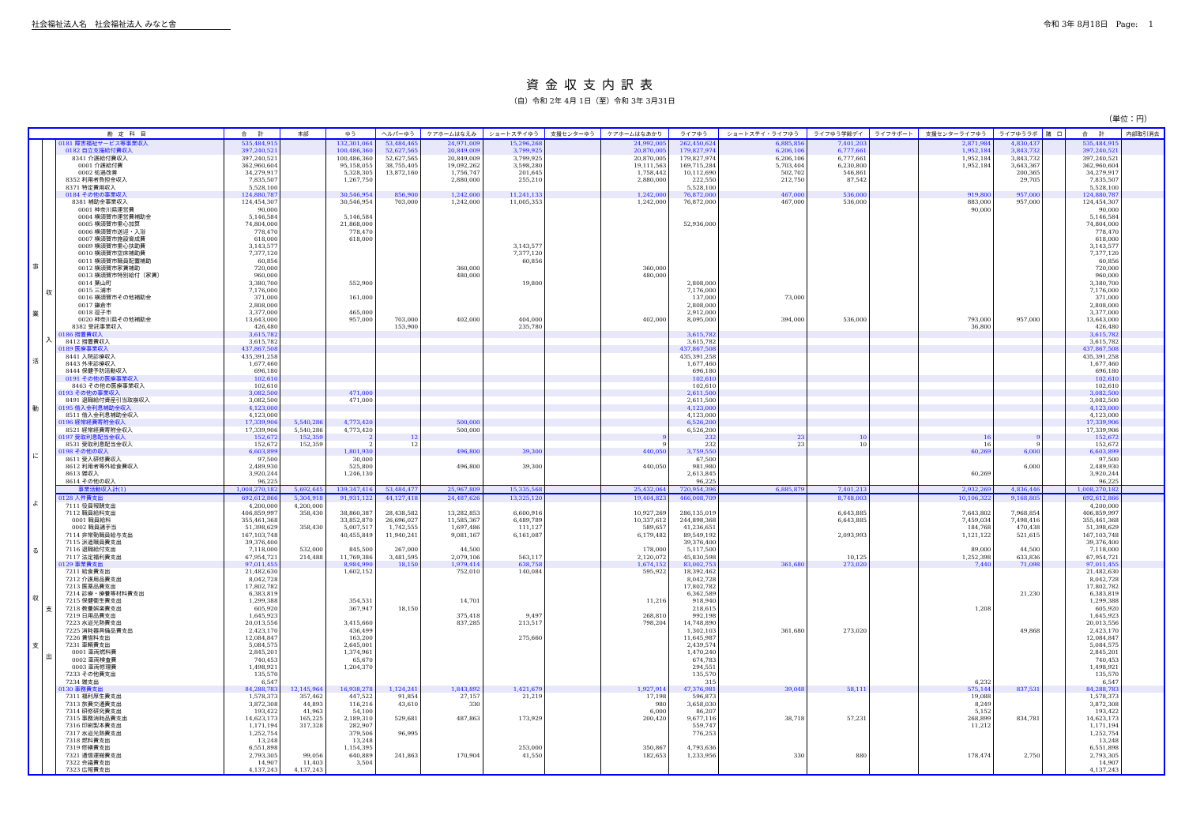社会福祉法人名　社会福祉法人 みなと舎 令和 3年 8月18日　Page:　 1
資金収支内訳表
（自）令和 2年 4月 1日（至）令和 3年 3月31日
（単位：円）
| 勘 定 科 目 | | | 合 計 | 本部 | ゆう | ヘルパーゆう | ケアホームはなえみ | ショートステイゆう | 支援センターゆう | ケアホームはなあかり | ライフゆう | ショートステイ・ライフゆう | ライフゆう学齢デイ | ライフサポート | 支援センターライフゆう | ライフゆうラボ | 諸 口 | 合 計 | 内部取引消去 |
| --- | --- | --- | --- | --- | --- | --- | --- | --- | --- | --- | --- | --- | --- | --- | --- | --- | --- | --- | --- |
| 事 業 活 動 に よ る 収 支 | 収 入 | 0181 障害福祉サービス等事業収入 | 535,484,915 | | 132,301,064 | 53,484,465 | 24,971,009 | 15,296,268 | | 24,992,005 | 262,450,624 | 6,885,856 | 7,401,203 | | 2,871,984 | 4,830,437 | | 535,484,915 | |
| | | 0182 自立支援給付費収入 | 397,240,521 | | 100,486,360 | 52,627,565 | 20,849,009 | 3,799,925 | | 20,870,005 | 179,827,974 | 6,206,106 | 6,777,661 | | 1,952,184 | 3,843,732 | | 397,240,521 | |
| | | 8341 介護給付費収入 | 397,240,521 | | 100,486,360 | 52,627,565 | 20,849,009 | 3,799,925 | | 20,870,005 | 179,827,974 | 6,206,106 | 6,777,661 | | 1,952,184 | 3,843,732 | | 397,240,521 | |
| | | 0001 介護給付費 | 362,960,604 | | 95,158,055 | 38,755,405 | 19,092,262 | 3,598,280 | | 19,111,563 | 169,715,284 | 5,703,404 | 6,230,800 | | 1,952,184 | 3,643,367 | | 362,960,604 | |
| | | 0002 処遇改善 | 34,279,917 | | 5,328,305 | 13,872,160 | 1,756,747 | 201,645 | | 1,758,442 | 10,112,690 | 502,702 | 546,861 | | | 200,365 | | 34,279,917 | |
| | | 8352 利用者負担金収入 | 7,835,507 | | 1,267,750 | | 2,880,000 | 255,210 | | 2,880,000 | 222,550 | 212,750 | 87,542 | | | 29,705 | | 7,835,507 | |
| | | 8371 特定費用収入 | 5,528,100 | | | | | | | | 5,528,100 | | | | | | | 5,528,100 | |
| | | 0184 その他の事業収入 | 124,880,787 | | 30,546,954 | 856,900 | 1,242,000 | 11,241,133 | | 1,242,000 | 76,872,000 | 467,000 | 536,000 | | 919,800 | 957,000 | | 124,880,787 | |
| | | 8381 補助金事業収入 | 124,454,307 | | 30,546,954 | 703,000 | 1,242,000 | 11,005,353 | | 1,242,000 | 76,872,000 | 467,000 | 536,000 | | 883,000 | 957,000 | | 124,454,307 | |
| | | 0001 神奈川県運営費 | 90,000 | | | | | | | | | | | | 90,000 | | | 90,000 | |
| | | 0004 横須賀市運営費補助金 | 5,146,584 | | 5,146,584 | | | | | | | | | | | | | 5,146,584 | |
| | | 0005 横須賀市重心加算 | 74,804,000 | | 21,868,000 | | | | | | 52,936,000 | | | | | | | 74,804,000 | |
| | | 0006 横須賀市送迎・入浴 | 778,470 | | 778,470 | | | | | | | | | | | | | 778,470 | |
| | | 0007 横須賀市施設育成費 | 618,000 | | 618,000 | | | | | | | | | | | | | 618,000 | |
| | | 0009 横須賀市重心扶助費 | 3,143,577 | | | | | 3,143,577 | | | | | | | | | | 3,143,577 | |
| | | 0010 横須賀市空床補助費 | 7,377,120 | | | | | 7,377,120 | | | | | | | | | | 7,377,120 | |
| | | 0011 横須賀市職員配置補助 | 60,856 | | | | | 60,856 | | | | | | | | | | 60,856 | |
| | | 0012 横須賀市家賃補助 | 720,000 | | | | 360,000 | | | 360,000 | | | | | | | | 720,000 | |
| | | 0013 横須賀市特別給付（家賃） | 960,000 | | | | 480,000 | | | 480,000 | | | | | | | | 960,000 | |
| | | 0014 葉山町 | 3,380,700 | | 552,900 | | | 19,800 | | | 2,808,000 | | | | | | | 3,380,700 | |
| | | 0015 三浦市 | 7,176,000 | | | | | | | | 7,176,000 | | | | | | | 7,176,000 | |
| | | 0016 横須賀市その他補助金 | 371,000 | | 161,000 | | | | | | 137,000 | 73,000 | | | | | | 371,000 | |
| | | 0017 鎌倉市 | 2,808,000 | | | | | | | | 2,808,000 | | | | | | | 2,808,000 | |
| | | 0018 逗子市 | 3,377,000 | | 465,000 | | | | | | 2,912,000 | | | | | | | 3,377,000 | |
| | | 0020 神奈川県その他補助金 | 13,643,000 | | 957,000 | 703,000 | 402,000 | 404,000 | | 402,000 | 8,095,000 | 394,000 | 536,000 | | 793,000 | 957,000 | | 13,643,000 | |
| | | 8382 受託事業収入 | 426,480 | | | 153,900 | | 235,780 | | | | | | | 36,800 | | | 426,480 | |
| | | 0186 措置費収入 | 3,615,782 | | | | | | | | 3,615,782 | | | | | | | 3,615,782 | |
| | | 8412 措置費収入 | 3,615,782 | | | | | | | | 3,615,782 | | | | | | | 3,615,782 | |
| | | 0189 医療事業収入 | 437,867,508 | | | | | | | | 437,867,508 | | | | | | | 437,867,508 | |
| | | 8441 入院診療収入 | 435,391,258 | | | | | | | | 435,391,258 | | | | | | | 435,391,258 | |
| | | 8443 外来診療収入 | 1,677,460 | | | | | | | | 1,677,460 | | | | | | | 1,677,460 | |
| | | 8444 保健予防活動収入 | 696,180 | | | | | | | | 696,180 | | | | | | | 696,180 | |
| | | 0191 その他の医療事業収入 | 102,610 | | | | | | | | 102,610 | | | | | | | 102,610 | |
| | | 8463 その他の医療事業収入 | 102,610 | | | | | | | | 102,610 | | | | | | | 102,610 | |
| | | 0193 その他の事業収入 | 3,082,500 | | 471,000 | | | | | | 2,611,500 | | | | | | | 3,082,500 | |
| | | 8491 退職給付資産引当取崩収入 | 3,082,500 | | 471,000 | | | | | | 2,611,500 | | | | | | | 3,082,500 | |
| | | 0195 借入金利息補助金収入 | 4,123,000 | | | | | | | | 4,123,000 | | | | | | | 4,123,000 | |
| | | 8511 借入金利息補助金収入 | 4,123,000 | | | | | | | | 4,123,000 | | | | | | | 4,123,000 | |
| | | 0196 経常経費寄附金収入 | 17,339,906 | 5,540,286 | 4,773,420 | | 500,000 | | | | 6,526,200 | | | | | | | 17,339,906 | |
| | | 8521 経常経費寄附金収入 | 17,339,906 | 5,540,286 | 4,773,420 | | 500,000 | | | | 6,526,200 | | | | | | | 17,339,906 | |
| | | 0197 受取利息配当金収入 | 152,672 | 152,359 | 2 | 12 | | | | 9 | 232 | 23 | 10 | | 16 | 9 | | 152,672 | |
| | | 8531 受取利息配当金収入 | 152,672 | 152,359 | 2 | 12 | | | | 9 | 232 | 23 | 10 | | 16 | 9 | | 152,672 | |
| | | 0198 その他の収入 | 6,603,899 | | 1,801,930 | | 496,800 | 39,300 | | 440,050 | 3,759,550 | | | | 60,269 | 6,000 | | 6,603,899 | |
| | | 8611 受入研修費収入 | 97,500 | | 30,000 | | | | | | 67,500 | | | | | | | 97,500 | |
| | | 8612 利用者等外給食費収入 | 2,489,930 | | 525,800 | | 496,800 | 39,300 | | 440,050 | 981,980 | | | | | 6,000 | | 2,489,930 | |
| | | 8613 雑収入 | 3,920,244 | | 1,246,130 | | | | | | 2,613,845 | | | | 60,269 | | | 3,920,244 | |
| | | 8614 その他の収入 | 96,225 | | | | | | | | 96,225 | | | | | | | 96,225 | |
| | | 事業活動収入計(1) | 1,008,270,182 | 5,692,645 | 139,347,416 | 53,484,477 | 25,967,809 | 15,335,568 | | 25,432,064 | 720,954,396 | 6,885,879 | 7,401,213 | | 2,932,269 | 4,836,446 | | 1,008,270,182 | |
| | 支 出 | 0128 人件費支出 | 692,612,866 | 5,304,918 | 91,931,122 | 44,127,418 | 24,487,626 | 13,325,120 | | 19,404,823 | 466,008,709 | | 8,748,003 | | 10,106,322 | 9,168,805 | | 692,612,866 | |
| | | 7111 役員報酬支出 | 4,200,000 | 4,200,000 | | | | | | | | | | | | | | 4,200,000 | |
| | | 7112 職員給料支出 | 406,859,997 | 358,430 | 38,860,387 | 28,438,582 | 13,282,853 | 6,600,916 | | 10,927,269 | 286,135,019 | | 6,643,885 | | 7,643,802 | 7,968,854 | | 406,859,997 | |
| | | 0001 職員給料 | 355,461,368 | | 33,852,870 | 26,696,027 | 11,585,367 | 6,489,789 | | 10,337,612 | 244,898,368 | | 6,643,885 | | 7,459,034 | 7,498,416 | | 355,461,368 | |
| | | 0002 職員諸手当 | 51,398,629 | 358,430 | 5,007,517 | 1,742,555 | 1,697,486 | 111,127 | | 589,657 | 41,236,651 | | | | 184,768 | 470,438 | | 51,398,629 | |
| | | 7114 非常勤職員給与支出 | 167,103,748 | | 40,455,849 | 11,940,241 | 9,081,167 | 6,161,087 | | 6,179,482 | 89,549,192 | | 2,093,993 | | 1,121,122 | 521,615 | | 167,103,748 | |
| | | 7115 派遣職員費支出 | 39,376,400 | | | | | | | | 39,376,400 | | | | | | | 39,376,400 | |
| | | 7116 退職給付支出 | 7,118,000 | 532,000 | 845,500 | 267,000 | 44,500 | | | 178,000 | 5,117,500 | | | | 89,000 | 44,500 | | 7,118,000 | |
| | | 7117 法定福利費支出 | 67,954,721 | 214,488 | 11,769,386 | 3,481,595 | 2,079,106 | 563,117 | | 2,120,072 | 45,830,598 | | 10,125 | | 1,252,398 | 633,836 | | 67,954,721 | |
| | | 0129 事業費支出 | 97,011,455 | | 8,984,990 | 18,150 | 1,979,414 | 638,758 | | 1,674,152 | 83,002,753 | 361,680 | 273,020 | | 7,440 | 71,098 | | 97,011,455 | |
| | | 7211 給食費支出 | 21,482,630 | | 1,602,152 | | 752,010 | 140,084 | | 595,922 | 18,392,462 | | | | | | | 21,482,630 | |
| | | 7212 介護用品費支出 | 8,042,728 | | | | | | | | 8,042,728 | | | | | | | 8,042,728 | |
| | | 7213 医薬品費支出 | 17,802,782 | | | | | | | | 17,802,782 | | | | | | | 17,802,782 | |
| | | 7214 診療・療養等材料費支出 | 6,383,819 | | | | | | | | 6,362,589 | | | | | 21,230 | | 6,383,819 | |
| | | 7215 保健衛生費支出 | 1,299,388 | | 354,531 | | 14,701 | | | 11,216 | 918,940 | | | | | | | 1,299,388 | |
| | | 7218 教養娯楽費支出 | 605,920 | | 367,947 | 18,150 | | | | | 218,615 | | | | 1,208 | | | 605,920 | |
| | | 7219 日用品費支出 | 1,645,923 | | | | 375,418 | 9,497 | | 268,810 | 992,198 | | | | | | | 1,645,923 | |
| | | 7223 水道光熱費支出 | 20,013,556 | | 3,415,660 | | 837,285 | 213,517 | | 798,204 | 14,748,890 | | | | | | | 20,013,556 | |
| | | 7225 消耗器具備品費支出 | 2,423,170 | | 436,499 | | | | | | 1,302,103 | 361,680 | 273,020 | | | 49,868 | | 2,423,170 | |
| | | 7226 賃借料支出 | 12,084,847 | | 163,200 | | | 275,660 | | | 11,645,987 | | | | | | | 12,084,847 | |
| | | 7231 車輌費支出 | 5,084,575 | | 2,645,001 | | | | | | 2,439,574 | | | | | | | 5,084,575 | |
| | | 0001 車両燃料費 | 2,845,201 | | 1,374,961 | | | | | | 1,470,240 | | | | | | | 2,845,201 | |
| | | 0002 車両検査費 | 740,453 | | 65,670 | | | | | | 674,783 | | | | | | | 740,453 | |
| | | 0003 車両修理費 | 1,498,921 | | 1,204,370 | | | | | | 294,551 | | | | | | | 1,498,921 | |
| | | 7233 その他費支出 | 135,570 | | | | | | | | 135,570 | | | | | | | 135,570 | |
| | | 7234 雑支出 | 6,547 | | | | | | | | 315 | | | | 6,232 | | | 6,547 | |
| | | 0130 事務費支出 | 84,288,783 | 12,145,964 | 16,938,278 | 1,124,241 | 1,843,892 | 1,421,679 | | 1,927,914 | 47,376,981 | 39,048 | 58,111 | | 575,144 | 837,531 | | 84,288,783 | |
| | | 7311 福利厚生費支出 | 1,578,373 | 357,462 | 447,522 | 91,854 | 27,157 | 21,219 | | 17,198 | 596,873 | | | | 19,088 | | | 1,578,373 | |
| | | 7313 旅費交通費支出 | 3,872,308 | 44,893 | 116,216 | 43,610 | 330 | | | 980 | 3,658,030 | | | | 8,249 | | | 3,872,308 | |
| | | 7314 研修研究費支出 | 193,422 | 41,963 | 54,100 | | | | | 6,000 | 86,207 | | | | 5,152 | | | 193,422 | |
| | | 7315 事務消耗品費支出 | 14,623,173 | 165,225 | 2,189,310 | 529,681 | 487,863 | 173,929 | | 200,420 | 9,677,116 | 38,718 | 57,231 | | 268,899 | 834,781 | | 14,623,173 | |
| | | 7316 印刷製本費支出 | 1,171,194 | 317,328 | 282,907 | | | | | | 559,747 | | | | 11,212 | | | 1,171,194 | |
| | | 7317 水道光熱費支出 | 1,252,754 | | 379,506 | 96,995 | | | | | 776,253 | | | | | | | 1,252,754 | |
| | | 7318 燃料費支出 | 13,248 | | 13,248 | | | | | | | | | | | | | 13,248 | |
| | | 7319 修繕費支出 | 6,551,898 | | 1,154,395 | | | 253,000 | | 350,867 | 4,793,636 | | | | | | | 6,551,898 | |
| | | 7321 通信運搬費支出 | 2,793,305 | 99,056 | 640,889 | 241,863 | 170,904 | 41,550 | | 182,653 | 1,233,956 | 330 | 880 | | 178,474 | 2,750 | | 2,793,305 | |
| | | 7322 会議費支出 | 14,907 | 11,403 | 3,504 | | | | | | | | | | | | | 14,907 | |
| | | 7323 広報費支出 | 4,137,243 | 4,137,243 | | | | | | | | | | | | | | 4,137,243 | |